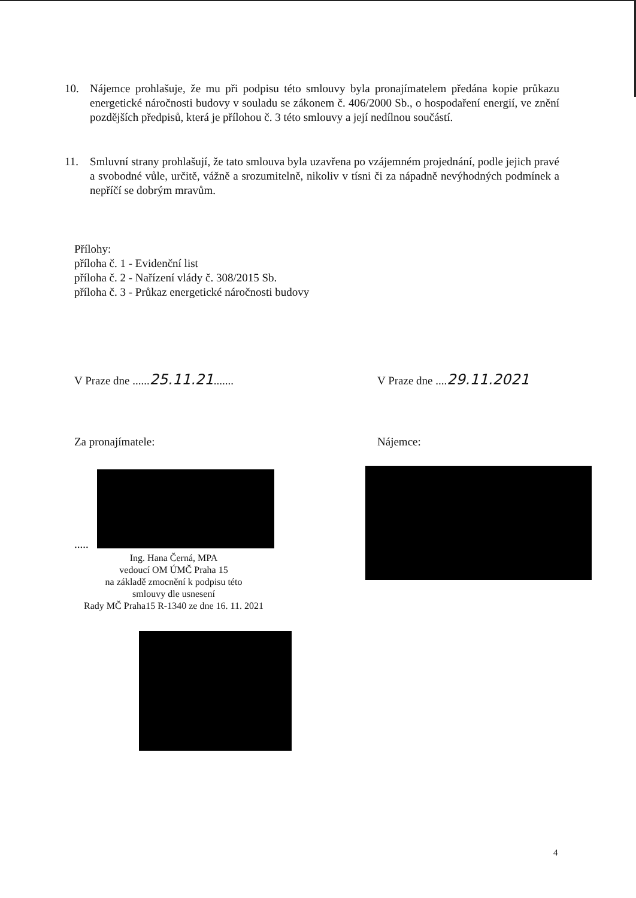10. Nájemce prohlašuje, že mu při podpisu této smlouvy byla pronajímatelem předána kopie průkazu energetické náročnosti budovy v souladu se zákonem č. 406/2000 Sb., o hospodaření energií, ve znění pozdějších předpisů, která je přílohou č. 3 této smlouvy a její nedílnou součástí.
11. Smluvní strany prohlašují, že tato smlouva byla uzavřena po vzájemném projednání, podle jejich pravé a svobodné vůle, určitě, vážně a srozumitelně, nikoliv v tísni či za nápadně nevýhodných podmínek a nepříčí se dobrým mravům.
Přílohy:
příloha č. 1 - Evidenční list
příloha č. 2 - Nařízení vlády č. 308/2015 Sb.
příloha č. 3 - Průkaz energetické náročnosti budovy
V Praze dne ......25.11.21.......
V Praze dne ....29.11.2021
Za pronajímatele: Nájemce:
.....
Ing. Hana Černá, MPA
vedoucí OM ÚMČ Praha 15
na základě zmocnění k podpisu této
smlouvy dle usnesení
Rady MČ Praha15 R-1340 ze dne 16. 11. 2021
4